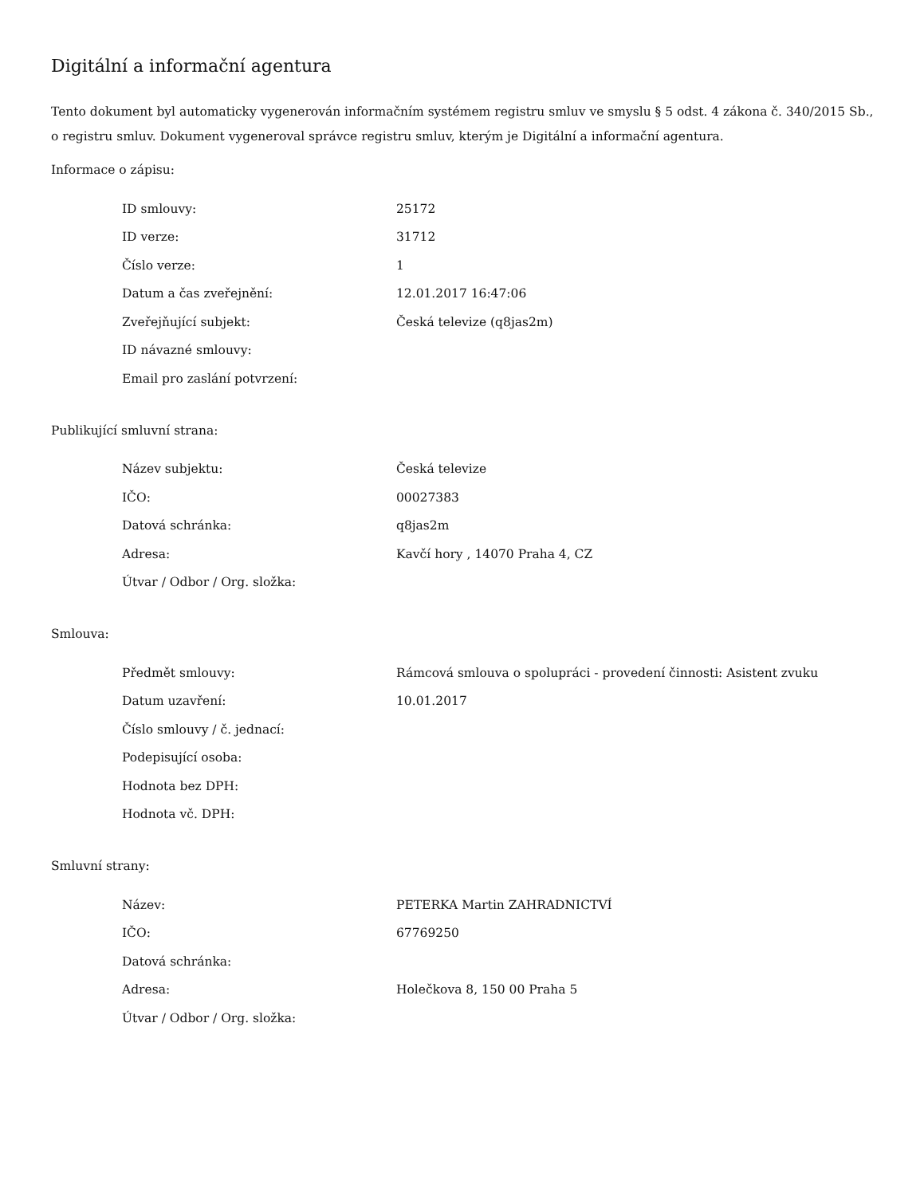Digitální a informační agentura
Tento dokument byl automaticky vygenerován informačním systémem registru smluv ve smyslu § 5 odst. 4 zákona č. 340/2015 Sb., o registru smluv. Dokument vygeneroval správce registru smluv, kterým je Digitální a informační agentura.
Informace o zápisu:
| ID smlouvy: | 25172 |
| ID verze: | 31712 |
| Číslo verze: | 1 |
| Datum a čas zveřejnění: | 12.01.2017 16:47:06 |
| Zveřejňující subjekt: | Česká televize (q8jas2m) |
| ID návazné smlouvy: | |
| Email pro zaslání potvrzení: | |
Publikující smluvní strana:
| Název subjektu: | Česká televize |
| IČO: | 00027383 |
| Datová schránka: | q8jas2m |
| Adresa: | Kavčí hory , 14070 Praha 4, CZ |
| Útvar / Odbor / Org. složka: | |
Smlouva:
| Předmět smlouvy: | Rámcová smlouva o spolupráci - provedení činnosti: Asistent zvuku |
| Datum uzavření: | 10.01.2017 |
| Číslo smlouvy / č. jednací: | |
| Podepisující osoba: | |
| Hodnota bez DPH: | |
| Hodnota vč. DPH: | |
Smluvní strany:
| Název: | PETERKA Martin ZAHRADNICTVÍ |
| IČO: | 67769250 |
| Datová schránka: | |
| Adresa: | Holečkova 8, 150 00 Praha 5 |
| Útvar / Odbor / Org. složka: | |